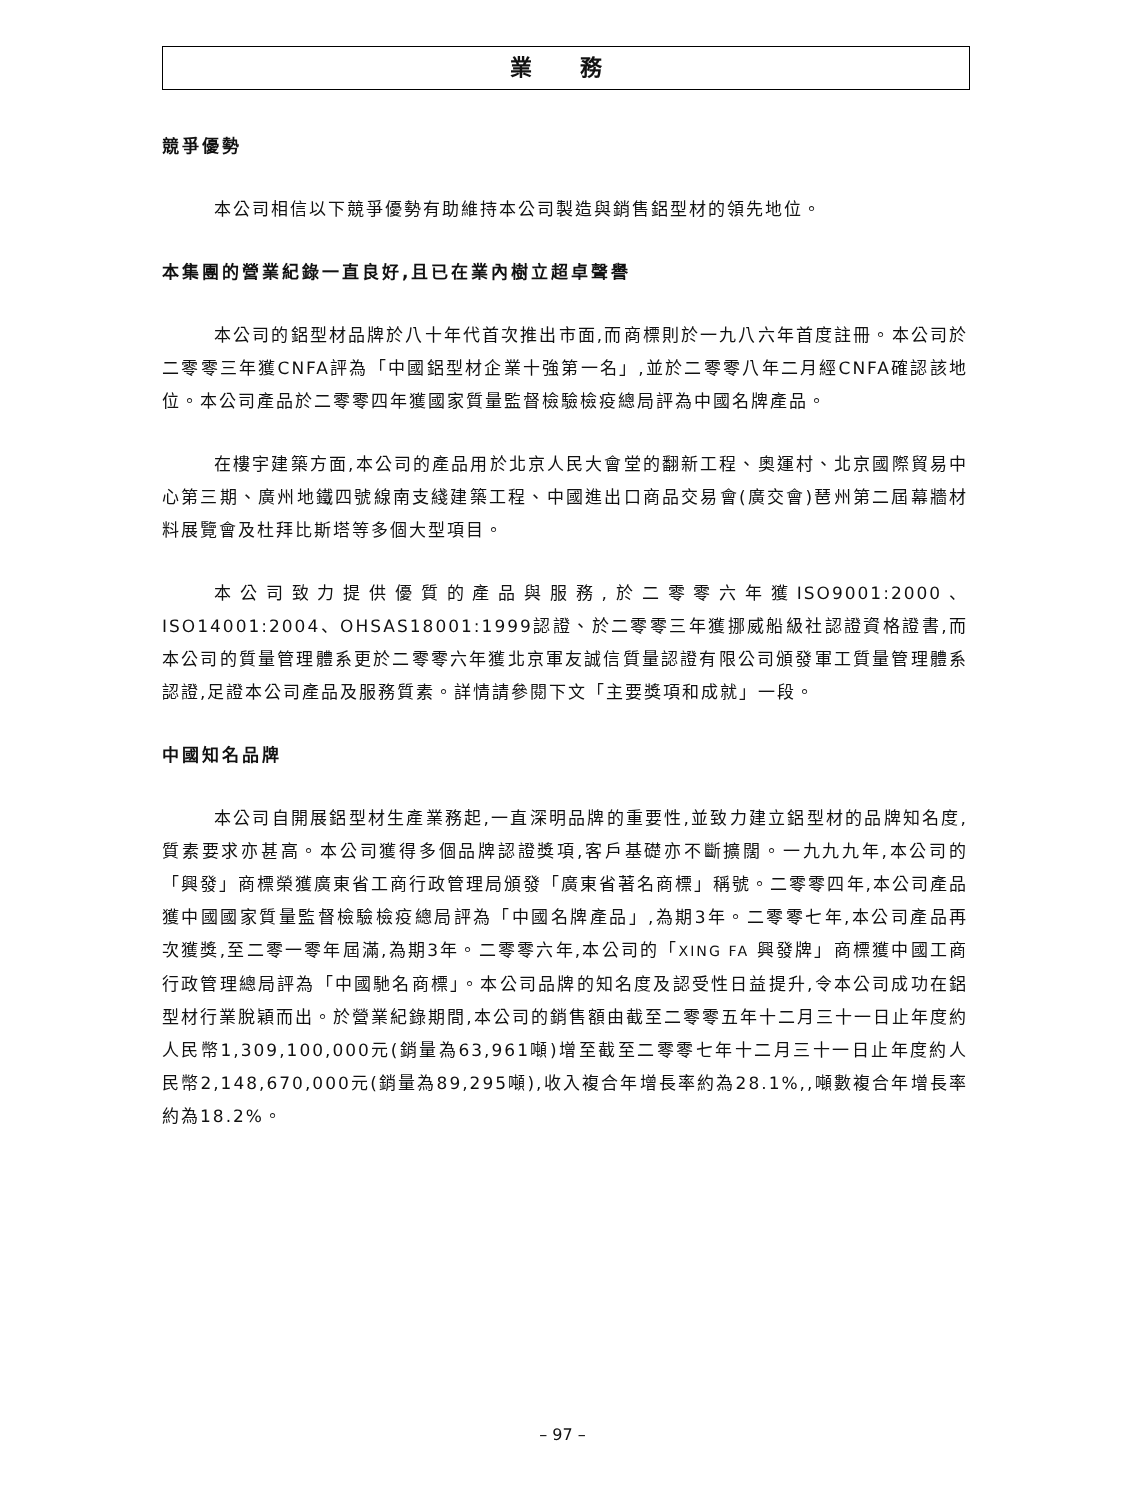業 務
競爭優勢
本公司相信以下競爭優勢有助維持本公司製造與銷售鋁型材的領先地位。
本集團的營業紀錄一直良好,且已在業內樹立超卓聲譽
本公司的鋁型材品牌於八十年代首次推出市面,而商標則於一九八六年首度註冊。本公司於二零零三年獲CNFA評為「中國鋁型材企業十強第一名」,並於二零零八年二月經CNFA確認該地位。本公司產品於二零零四年獲國家質量監督檢驗檢疫總局評為中國名牌產品。
在樓宇建築方面,本公司的產品用於北京人民大會堂的翻新工程、奧運村、北京國際貿易中心第三期、廣州地鐵四號線南支綫建築工程、中國進出口商品交易會(廣交會)琶州第二屆幕牆材料展覽會及杜拜比斯塔等多個大型項目。
本公司致力提供優質的產品與服務,於二零零六年獲ISO9001:2000、ISO14001:2004、OHSAS18001:1999認證、於二零零三年獲挪威船級社認證資格證書,而本公司的質量管理體系更於二零零六年獲北京軍友誠信質量認證有限公司頒發軍工質量管理體系認證,足證本公司產品及服務質素。詳情請參閱下文「主要獎項和成就」一段。
中國知名品牌
本公司自開展鋁型材生產業務起,一直深明品牌的重要性,並致力建立鋁型材的品牌知名度,質素要求亦甚高。本公司獲得多個品牌認證獎項,客戶基礎亦不斷擴闊。一九九九年,本公司的「興發」商標榮獲廣東省工商行政管理局頒發「廣東省著名商標」稱號。二零零四年,本公司產品獲中國國家質量監督檢驗檢疫總局評為「中國名牌產品」,為期3年。二零零七年,本公司產品再次獲獎,至二零一零年屆滿,為期3年。二零零六年,本公司的「XING FA 興發牌」商標獲中國工商行政管理總局評為「中國馳名商標」。本公司品牌的知名度及認受性日益提升,令本公司成功在鋁型材行業脫穎而出。於營業紀錄期間,本公司的銷售額由截至二零零五年十二月三十一日止年度約人民幣1,309,100,000元(銷量為63,961噸)增至截至二零零七年十二月三十一日止年度約人民幣2,148,670,000元(銷量為89,295噸),收入複合年增長率約為28.1%,,噸數複合年增長率約為18.2%。
– 97 –